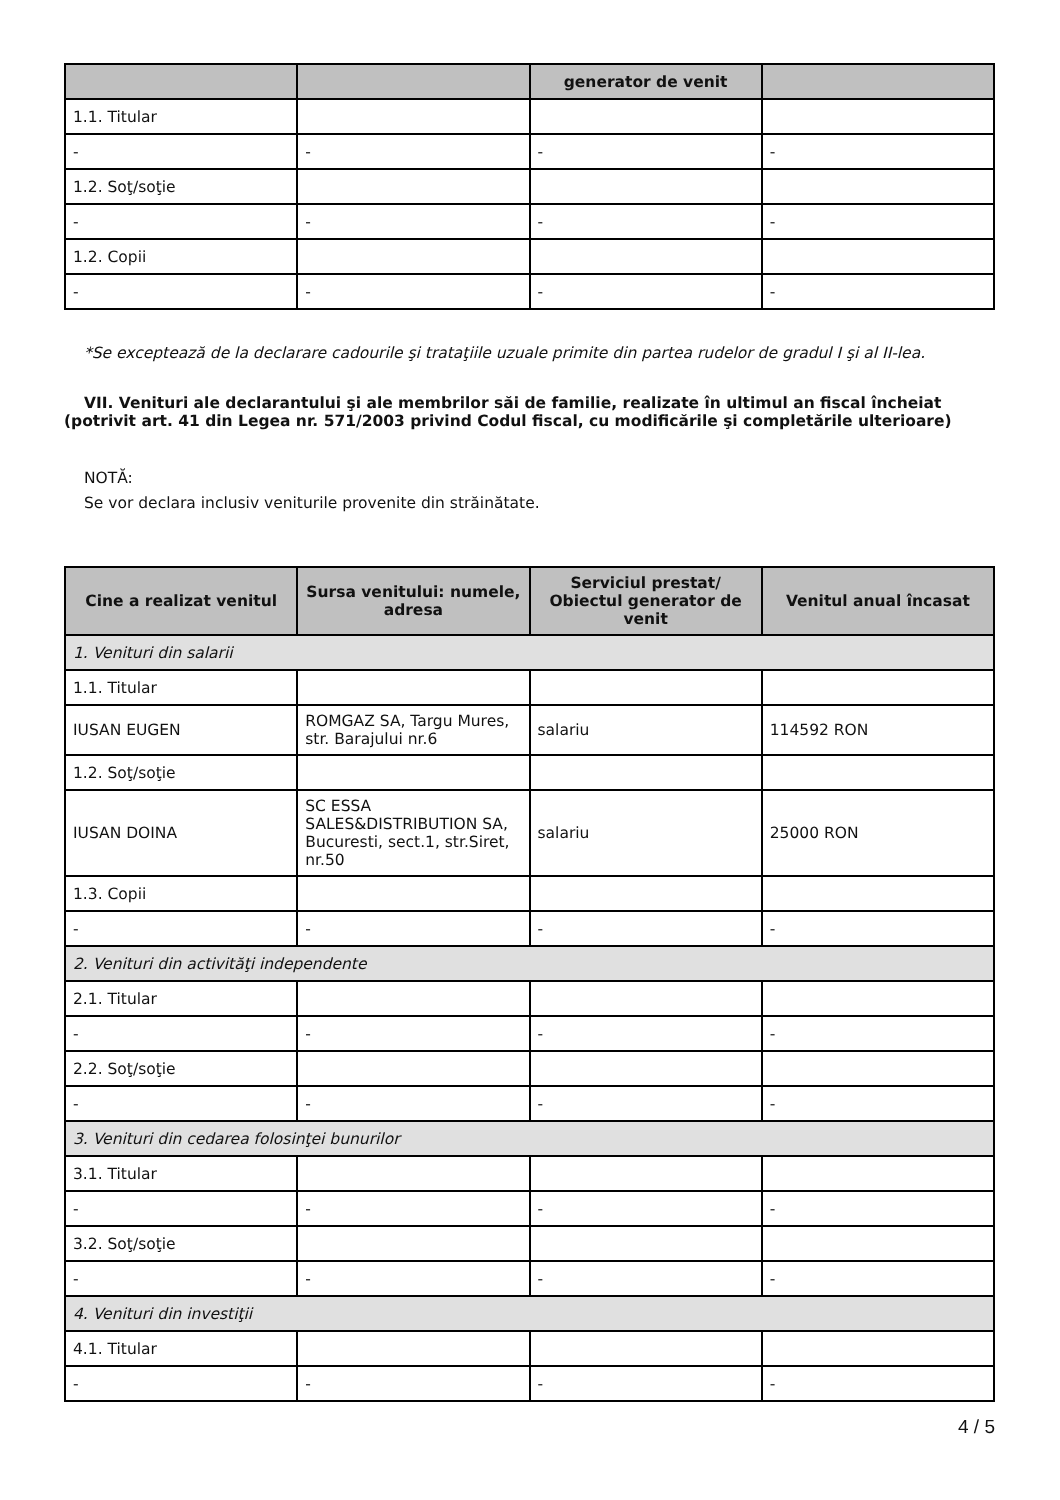| | | generator de venit | |
| --- | --- | --- | --- |
| 1.1. Titular | | | |
| - | - | - | - |
| 1.2. Soţ/soţie | | | |
| - | - | - | - |
| 1.2. Copii | | | |
| - | - | - | - |
*Se exceptează de la declarare cadourile şi trataţiile uzuale primite din partea rudelor de gradul I şi al II-lea.
VII. Venituri ale declarantului şi ale membrilor săi de familie, realizate în ultimul an fiscal încheiat (potrivit art. 41 din Legea nr. 571/2003 privind Codul fiscal, cu modificările şi completările ulterioare)
NOTĂ:
Se vor declara inclusiv veniturile provenite din străinătate.
| Cine a realizat venitul | Sursa venitului: numele, adresa | Serviciul prestat/ Obiectul generator de venit | Venitul anual încasat |
| --- | --- | --- | --- |
| 1. Venituri din salarii | | | |
| 1.1. Titular | | | |
| IUSAN EUGEN | ROMGAZ SA, Targu Mures, str. Barajului nr.6 | salariu | 114592 RON |
| 1.2. Soţ/soţie | | | |
| IUSAN DOINA | SC ESSA SALES&DISTRIBUTION SA, Bucuresti, sect.1, str.Siret, nr.50 | salariu | 25000 RON |
| 1.3. Copii | | | |
| - | - | - | - |
| 2. Venituri din activităţi independente | | | |
| 2.1. Titular | | | |
| - | - | - | - |
| 2.2. Soţ/soţie | | | |
| - | - | - | - |
| 3. Venituri din cedarea folosinţei bunurilor | | | |
| 3.1. Titular | | | |
| - | - | - | - |
| 3.2. Soţ/soţie | | | |
| - | - | - | - |
| 4. Venituri din investiţii | | | |
| 4.1. Titular | | | |
| - | - | - | - |
4 / 5